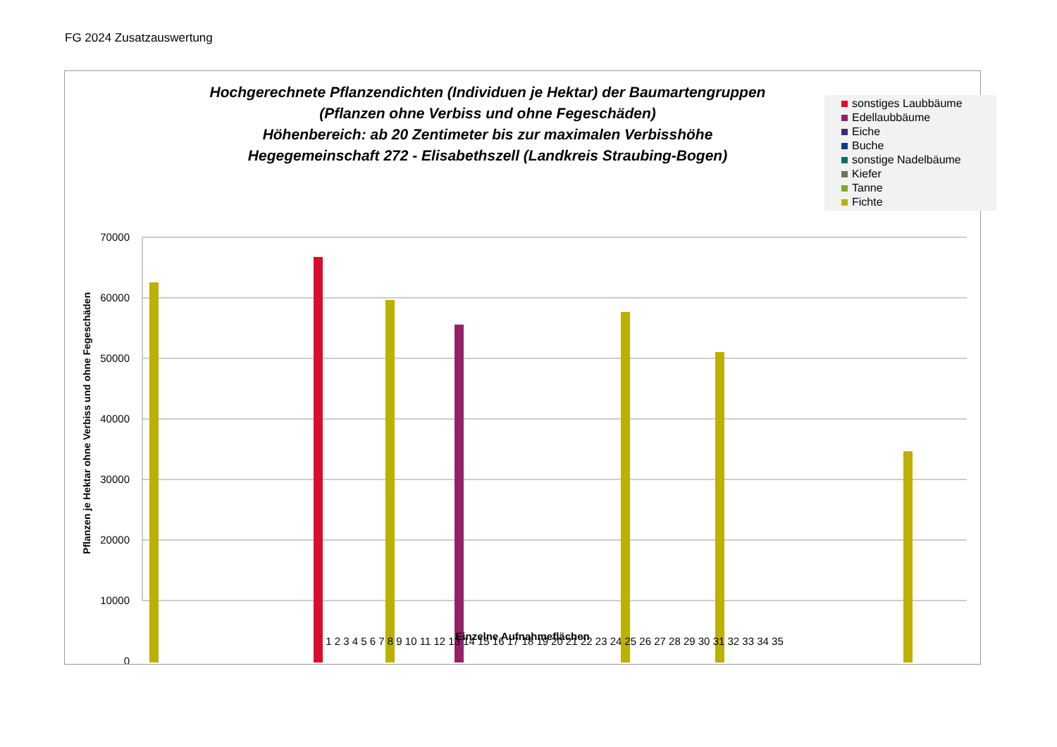FG 2024 Zusatzauswertung
Hochgerechnete Pflanzendichten (Individuen je Hektar) der Baumartengruppen
(Pflanzen ohne Verbiss und ohne Fegeschäden)
Höhenbereich: ab 20 Zentimeter bis zur maximalen Verbisshöhe
Hegegemeinschaft 272 - Elisabethszell (Landkreis Straubing-Bogen)
sonstiges Laubbäume
Edellaubbäume
Eiche
Buche
sonstige Nadelbäume
Kiefer
Tanne
Fichte
70000
60000
50000
40000
30000
20000
10000
0
Pflanzen je Hektar ohne Verbiss und ohne Fegeschäden
1 2 3 4 5 6 7 8 9 10 11 12 13 14 15 16 17 18 19 20 21 22 23 24 25 26 27 28 29 30 31 32 33 34 35
Einzelne Aufnahmeflächen